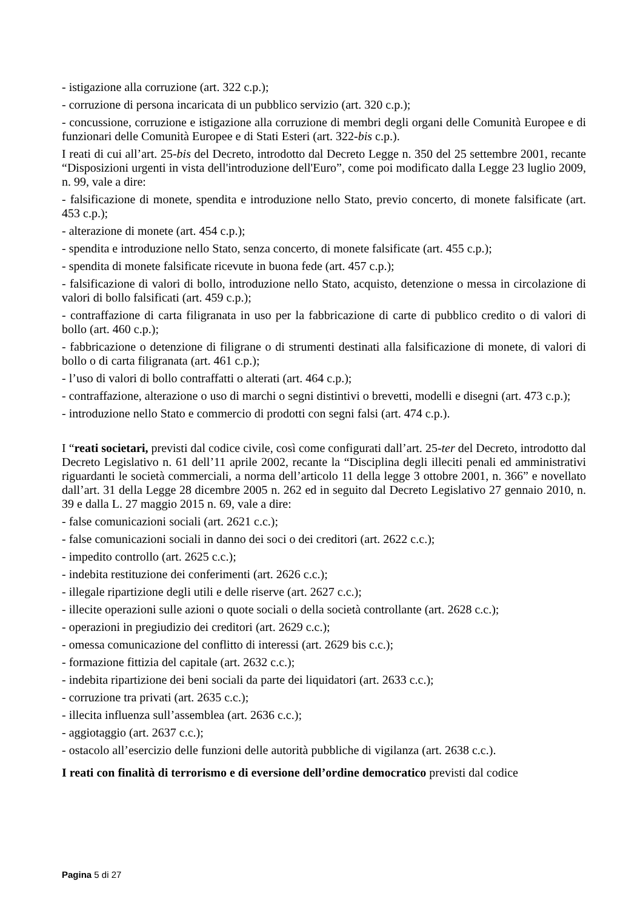- istigazione alla corruzione (art. 322 c.p.);
- corruzione di persona incaricata di un pubblico servizio (art. 320 c.p.);
- concussione, corruzione e istigazione alla corruzione di membri degli organi delle Comunità Europee e di funzionari delle Comunità Europee e di Stati Esteri (art. 322-bis c.p.).
I reati di cui all’art. 25-bis del Decreto, introdotto dal Decreto Legge n. 350 del 25 settembre 2001, recante “Disposizioni urgenti in vista dell'introduzione dell'Euro”, come poi modificato dalla Legge 23 luglio 2009, n. 99, vale a dire:
- falsificazione di monete, spendita e introduzione nello Stato, previo concerto, di monete falsificate (art. 453 c.p.);
- alterazione di monete (art. 454 c.p.);
- spendita e introduzione nello Stato, senza concerto, di monete falsificate (art. 455 c.p.);
- spendita di monete falsificate ricevute in buona fede (art. 457 c.p.);
- falsificazione di valori di bollo, introduzione nello Stato, acquisto, detenzione o messa in circolazione di valori di bollo falsificati (art. 459 c.p.);
- contraffazione di carta filigranata in uso per la fabbricazione di carte di pubblico credito o di valori di bollo (art. 460 c.p.);
- fabbricazione o detenzione di filigrane o di strumenti destinati alla falsificazione di monete, di valori di bollo o di carta filigranata (art. 461 c.p.);
- l’uso di valori di bollo contraffatti o alterati (art. 464 c.p.);
- contraffazione, alterazione o uso di marchi o segni distintivi o brevetti, modelli e disegni (art. 473 c.p.);
- introduzione nello Stato e commercio di prodotti con segni falsi (art. 474 c.p.).
I “reati societari, previsti dal codice civile, così come configurati dall’art. 25-ter del Decreto, introdotto dal Decreto Legislativo n. 61 dell’11 aprile 2002, recante la “Disciplina degli illeciti penali ed amministrativi riguardanti le società commerciali, a norma dell’articolo 11 della legge 3 ottobre 2001, n. 366” e novellato dall’art. 31 della Legge 28 dicembre 2005 n. 262 ed in seguito dal Decreto Legislativo 27 gennaio 2010, n. 39 e dalla L. 27 maggio 2015 n. 69, vale a dire:
- false comunicazioni sociali (art. 2621 c.c.);
- false comunicazioni sociali in danno dei soci o dei creditori (art. 2622 c.c.);
- impedito controllo (art. 2625 c.c.);
- indebita restituzione dei conferimenti (art. 2626 c.c.);
- illegale ripartizione degli utili e delle riserve (art. 2627 c.c.);
- illecite operazioni sulle azioni o quote sociali o della società controllante (art. 2628 c.c.);
- operazioni in pregiudizio dei creditori (art. 2629 c.c.);
- omessa comunicazione del conflitto di interessi (art. 2629 bis c.c.);
- formazione fittizia del capitale (art. 2632 c.c.);
- indebita ripartizione dei beni sociali da parte dei liquidatori (art. 2633 c.c.);
- corruzione tra privati (art. 2635 c.c.);
- illecita influenza sull’assemblea (art. 2636 c.c.);
- aggiotaggio (art. 2637 c.c.);
- ostacolo all’esercizio delle funzioni delle autorità pubbliche di vigilanza (art. 2638 c.c.).
I reati con finalità di terrorismo e di eversione dell’ordine democratico previsti dal codice
Pagina 5 di 27